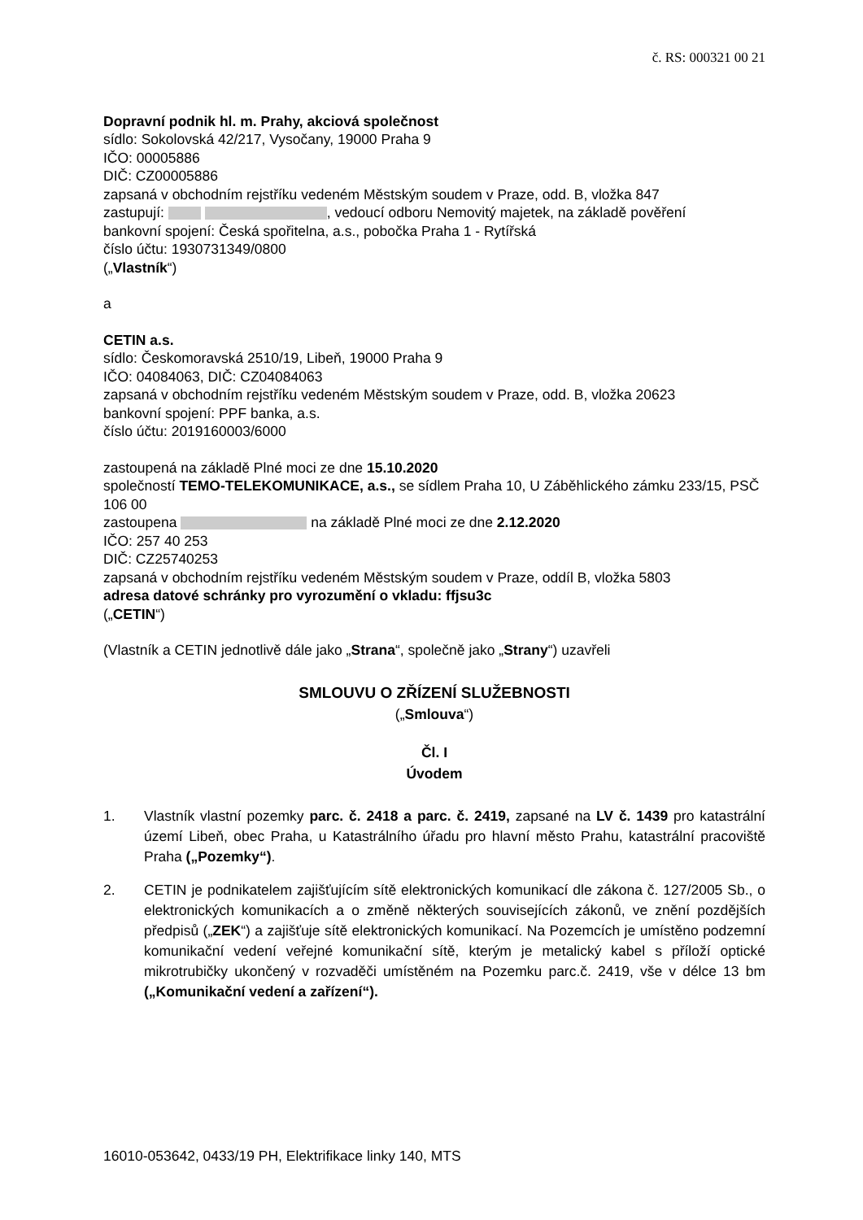č. RS: 000321 00 21
Dopravní podnik hl. m. Prahy, akciová společnost
sídlo: Sokolovská 42/217, Vysočany, 19000 Praha 9
IČO: 00005886
DIČ: CZ00005886
zapsaná v obchodním rejstříku vedeném Městským soudem v Praze, odd. B, vložka 847
zastupují: , vedoucí odboru Nemovitý majetek, na základě pověření
bankovní spojení: Česká spořitelna, a.s., pobočka Praha 1 - Rytířská
číslo účtu: 1930731349/0800
(„Vlastník“)
a
CETIN a.s.
sídlo: Českomoravská 2510/19, Libeň, 19000 Praha 9
IČO: 04084063, DIČ: CZ04084063
zapsaná v obchodním rejstříku vedeném Městským soudem v Praze, odd. B, vložka 20623
bankovní spojení: PPF banka, a.s.
číslo účtu: 2019160003/6000
zastoupená na základě Plné moci ze dne 15.10.2020
společností TEMO-TELEKOMUNIKACE, a.s., se sídlem Praha 10, U Záběhlického zámku 233/15, PSČ 106 00
zastoupena na základě Plné moci ze dne 2.12.2020
IČO: 257 40 253
DIČ: CZ25740253
zapsaná v obchodním rejstříku vedeném Městským soudem v Praze, oddíl B, vložka 5803
adresa datové schránky pro vyrozumění o vkladu: ffjsu3c
(„CETIN“)
(Vlastník a CETIN jednotlivě dále jako „Strana“, společně jako „Strany“) uzavřeli
SMLOUVU O ZŘÍZENÍ SLUŽEBNOSTI
(„Smlouva“)
Čl. I
Úvodem
1. Vlastník vlastní pozemky parc. č. 2418 a parc. č. 2419, zapsané na LV č. 1439 pro katastrální území Libeň, obec Praha, u Katastrálního úřadu pro hlavní město Prahu, katastrální pracoviště Praha („Pozemky“).
2. CETIN je podnikatelem zajišťujícím sítě elektronických komunikací dle zákona č. 127/2005 Sb., o elektronických komunikacích a o změně některých souvisejících zákonů, ve znění pozdějších předpisů („ZEK“) a zajišťuje sítě elektronických komunikací. Na Pozemcích je umístěno podzemní komunikační vedení veřejné komunikační sítě, kterým je metalický kabel s příloží optické mikrotrubičky ukončený v rozvaděči umístěném na Pozemku parc.č. 2419, vše v délce 13 bm („Komunikační vedení a zařízení“).
16010-053642, 0433/19 PH, Elektrifikace linky 140, MTS